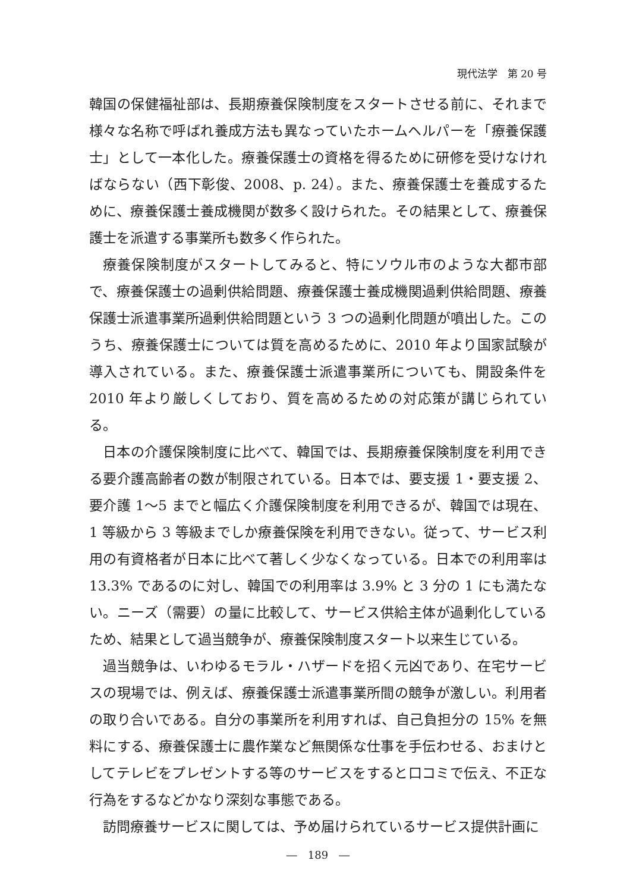現代法学　第 20 号
韓国の保健福祉部は、長期療養保険制度をスタートさせる前に、それまで様々な名称で呼ばれ養成方法も異なっていたホームヘルパーを「療養保護士」として一本化した。療養保護士の資格を得るために研修を受けなければならない（西下彰俊、2008、p. 24）。また、療養保護士を養成するために、療養保護士養成機関が数多く設けられた。その結果として、療養保護士を派遣する事業所も数多く作られた。
療養保険制度がスタートしてみると、特にソウル市のような大都市部で、療養保護士の過剰供給問題、療養保護士養成機関過剰供給問題、療養保護士派遣事業所過剰供給問題という 3 つの過剰化問題が噴出した。このうち、療養保護士については質を高めるために、2010 年より国家試験が導入されている。また、療養保護士派遣事業所についても、開設条件を 2010 年より厳しくしており、質を高めるための対応策が講じられている。
日本の介護保険制度に比べて、韓国では、長期療養保険制度を利用できる要介護高齢者の数が制限されている。日本では、要支援 1・要支援 2、要介護 1〜5 までと幅広く介護保険制度を利用できるが、韓国では現在、1 等級から 3 等級までしか療養保険を利用できない。従って、サービス利用の有資格者が日本に比べて著しく少なくなっている。日本での利用率は 13.3% であるのに対し、韓国での利用率は 3.9% と 3 分の 1 にも満たない。ニーズ（需要）の量に比較して、サービス供給主体が過剰化しているため、結果として過当競争が、療養保険制度スタート以来生じている。
過当競争は、いわゆるモラル・ハザードを招く元凶であり、在宅サービスの現場では、例えば、療養保護士派遣事業所間の競争が激しい。利用者の取り合いである。自分の事業所を利用すれば、自己負担分の 15% を無料にする、療養保護士に農作業など無関係な仕事を手伝わせる、おまけとしてテレビをプレゼントする等のサービスをすると口コミで伝え、不正な行為をするなどかなり深刻な事態である。
訪問療養サービスに関しては、予め届けられているサービス提供計画に
―　189　―